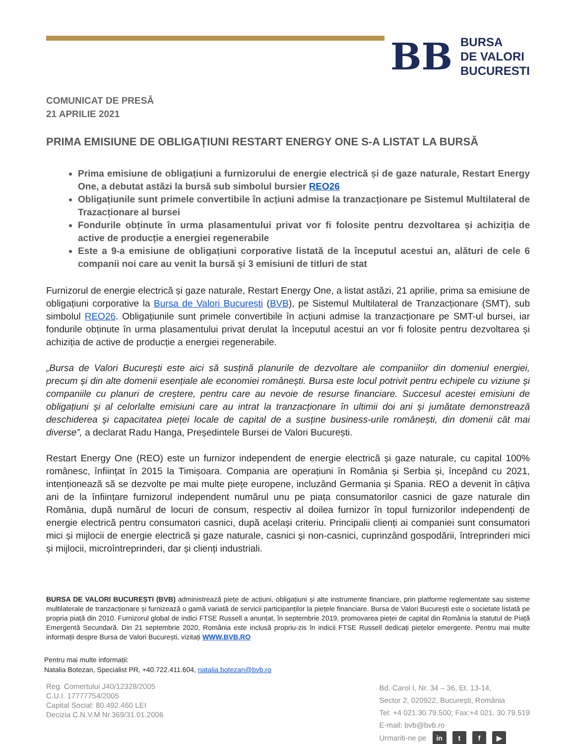BB
BURSA
DE VALORI
BUCURESTI
COMUNICAT DE PRESĂ
21 APRILIE 2021
PRIMA EMISIUNE DE OBLIGAȚIUNI RESTART ENERGY ONE S-A LISTAT LA BURSĂ
Prima emisiune de obligațiuni a furnizorului de energie electrică și de gaze naturale, Restart Energy One, a debutat astăzi la bursă sub simbolul bursier REO26
Obligațiunile sunt primele convertibile în acțiuni admise la tranzacționare pe Sistemul Multilateral de Trazacționare al bursei
Fondurile obținute în urma plasamentului privat vor fi folosite pentru dezvoltarea și achiziția de active de producție a energiei regenerabile
Este a 9-a emisiune de obligațiuni corporative listată de la începutul acestui an, alături de cele 6 companii noi care au venit la bursă și 3 emisiuni de titluri de stat
Furnizorul de energie electrică și gaze naturale, Restart Energy One, a listat astăzi, 21 aprilie, prima sa emisiune de obligațiuni corporative la Bursa de Valori București (BVB), pe Sistemul Multilateral de Tranzacționare (SMT), sub simbolul REO26. Obligațiunile sunt primele convertibile în acțiuni admise la tranzacționare pe SMT-ul bursei, iar fondurile obținute în urma plasamentului privat derulat la începutul acestui an vor fi folosite pentru dezvoltarea și achiziția de active de producție a energiei regenerabile.
„Bursa de Valori București este aici să susțină planurile de dezvoltare ale companiilor din domeniul energiei, precum și din alte domenii esențiale ale economiei românești. Bursa este locul potrivit pentru echipele cu viziune și companiile cu planuri de creștere, pentru care au nevoie de resurse financiare. Succesul acestei emisiuni de obligațiuni și al celorlalte emisiuni care au intrat la tranzacționare în ultimii doi ani și jumătate demonstrează deschiderea și capacitatea pieței locale de capital de a susține business-urile românești, din domenii cât mai diverse”, a declarat Radu Hanga, Președintele Bursei de Valori București.
Restart Energy One (REO) este un furnizor independent de energie electrică și gaze naturale, cu capital 100% românesc, înființat în 2015 la Timișoara. Compania are operațiuni în România și Serbia și, începând cu 2021, intenționează să se dezvolte pe mai multe piețe europene, incluzând Germania și Spania. REO a devenit în câțiva ani de la înființare furnizorul independent numărul unu pe piața consumatorilor casnici de gaze naturale din România, după numărul de locuri de consum, respectiv al doilea furnizor în topul furnizorilor independenți de energie electrică pentru consumatori casnici, după același criteriu. Principalii clienți ai companiei sunt consumatori mici și mijlocii de energie electrică și gaze naturale, casnici și non-casnici, cuprinzând gospodării, întreprinderi mici și mijlocii, microîntreprinderi, dar și clienți industriali.
BURSA DE VALORI BUCUREȘTI (BVB) administrează piețe de acțiuni, obligațiuni și alte instrumente financiare, prin platforme reglementate sau sisteme multilaterale de tranzacționare și furnizează o gamă variată de servicii participanților la piețele financiare. Bursa de Valori București este o societate listată pe propria piață din 2010. Furnizorul global de indici FTSE Russell a anunțat, în septembrie 2019, promovarea pieței de capital din România la statutul de Piață Emergentă Secundară. Din 21 septembrie 2020, România este inclusă propriu-zis în indicii FTSE Russell dedicați piețelor emergente. Pentru mai multe informații despre Bursa de Valori București, vizitați WWW.BVB.RO
Pentru mai multe informații:
Natalia Botezan, Specialist PR, +40.722.411.604, natalia.botezan@bvb.ro
Reg. Comertului J40/12328/2005
C.U.I. 17777754/2005
Capital Social: 80.492.460 LEI
Decizia C.N.V.M Nr.369/31.01.2006
Bd. Carol I, Nr. 34 – 36, Et. 13-14,
Sector 2, 020922, București, România
Tel: +4 021.30.79.500; Fax:+4 021. 30.79.519
E-mail: bvb@bvb.ro
Urmariti-ne pe in t f ▶